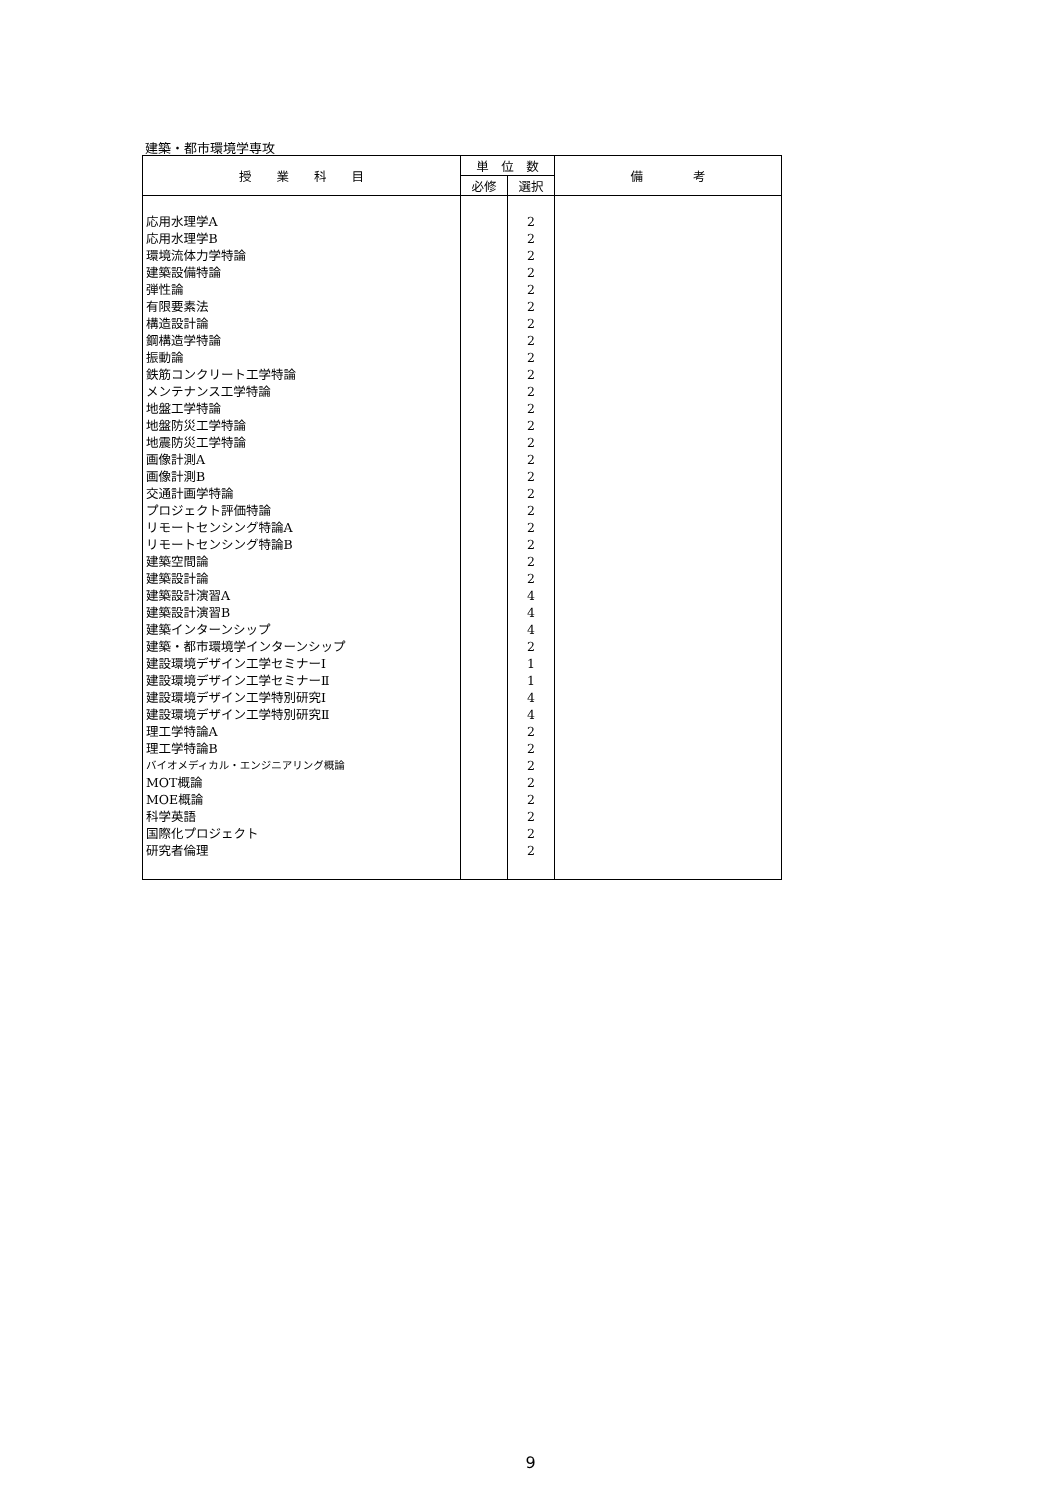建築・都市環境学専攻
| 授 業 科 目 | 単 位 数 | | 備 考 |
| --- | --- | --- | --- |
| | 必修 | 選択 | |
| 応用水理学A | | 2 | |
| 応用水理学B | | 2 | |
| 環境流体力学特論 | | 2 | |
| 建築設備特論 | | 2 | |
| 弾性論 | | 2 | |
| 有限要素法 | | 2 | |
| 構造設計論 | | 2 | |
| 鋼構造学特論 | | 2 | |
| 振動論 | | 2 | |
| 鉄筋コンクリート工学特論 | | 2 | |
| メンテナンス工学特論 | | 2 | |
| 地盤工学特論 | | 2 | |
| 地盤防災工学特論 | | 2 | |
| 地震防災工学特論 | | 2 | |
| 画像計測A | | 2 | |
| 画像計測B | | 2 | |
| 交通計画学特論 | | 2 | |
| プロジェクト評価特論 | | 2 | |
| リモートセンシング特論A | | 2 | |
| リモートセンシング特論B | | 2 | |
| 建築空間論 | | 2 | |
| 建築設計論 | | 2 | |
| 建築設計演習A | | 4 | |
| 建築設計演習B | | 4 | |
| 建築インターンシップ | | 4 | |
| 建築・都市環境学インターンシップ | | 2 | |
| 建設環境デザイン工学セミナーⅠ | | 1 | |
| 建設環境デザイン工学セミナーⅡ | | 1 | |
| 建設環境デザイン工学特別研究Ⅰ | | 4 | |
| 建設環境デザイン工学特別研究Ⅱ | | 4 | |
| 理工学特論A | | 2 | |
| 理工学特論B | | 2 | |
| バイオメディカル・エンジニアリング概論 | | 2 | |
| MOT概論 | | 2 | |
| MOE概論 | | 2 | |
| 科学英語 | | 2 | |
| 国際化プロジェクト | | 2 | |
| 研究者倫理 | | 2 | |
9